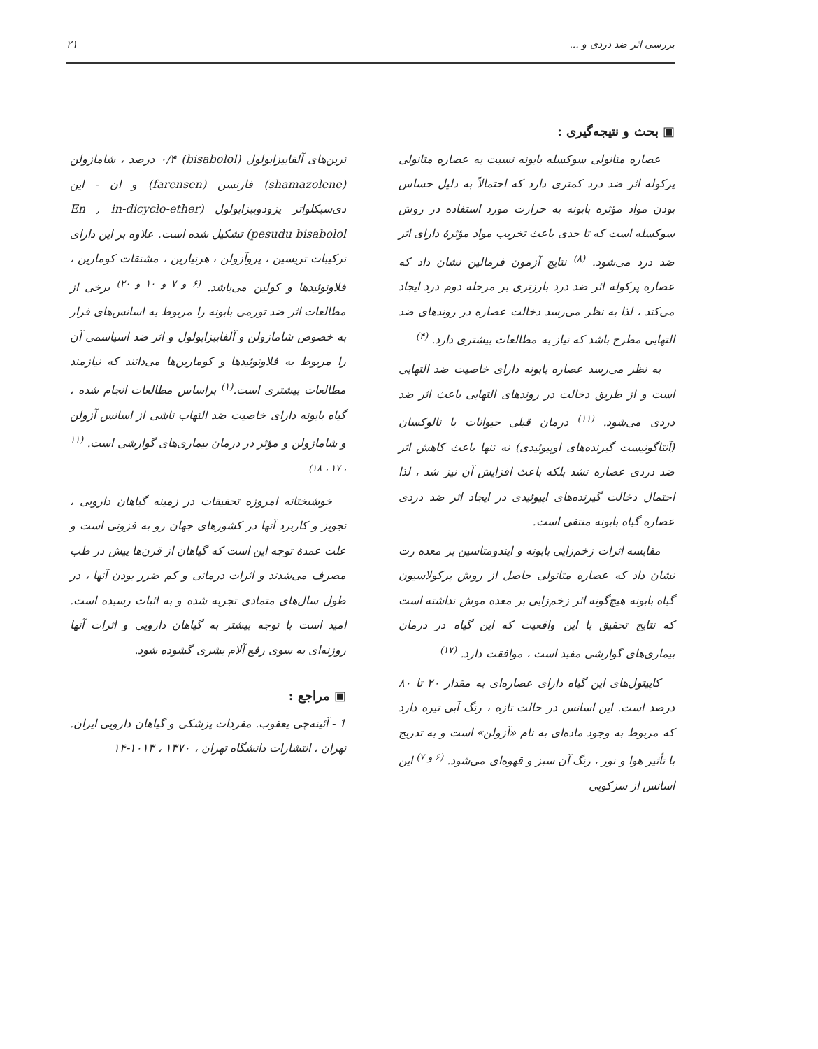بررسی اثر ضد دردی و ... ٢١
▣ بحث و نتیجه‌گیری :
عصاره متانولی سوکسله بابونه نسبت به عصاره متانولی پرکوله اثر ضد درد کمتری دارد که احتمالاً به دلیل حساس بودن مواد مؤثره بابونه به حرارت مورد استفاده در روش سوکسله است که تا حدی باعث تخریب مواد مؤثرهٔ دارای اثر ضد درد می‌شود. <sup>(٨)</sup> نتایج آزمون فرمالین نشان داد که عصاره پرکوله اثر ضد درد بارزتری بر مرحله دوم درد ایجاد می‌کند ، لذا به نظر می‌رسد دخالت عصاره در روندهای ضد التهابی مطرح باشد که نیاز به مطالعات بیشتری دارد. <sup>(۴)</sup>
به نظر می‌رسد عصاره بابونه دارای خاصیت ضد التهابی است و از طریق دخالت در روندهای التهابی باعث اثر ضد دردی می‌شود. <sup>(١١)</sup> درمان قبلی حیوانات با نالوکسان (آنتاگونیست گیرنده‌های اوپیوئیدی) نه تنها باعث کاهش اثر ضد دردی عصاره نشد بلکه باعث افزایش آن نیز شد ، لذا احتمال دخالت گیرنده‌های اپیوئیدی در ایجاد اثر ضد دردی عصاره گیاه بابونه منتفی است.
مقایسه اثرات زخم‌زایی بابونه و ایندومتاسین بر معده رت نشان داد که عصاره متانولی حاصل از روش پرکولاسیون گیاه بابونه هیچ‌گونه اثر زخم‌زایی بر معده موش نداشته است که نتایج تحقیق با این واقعیت که این گیاه در درمان بیماری‌های گوارشی مفید است ، موافقت دارد. <sup>(١٧)</sup>
کاپیتول‌های این گیاه دارای عصاره‌ای به مقدار ٢٠ تا ٨٠ درصد است. این اسانس در حالت تازه ، رنگ آبی تیره دارد که مربوط به وجود ماده‌ای به نام «آزولن» است و به تدریج با تأثیر هوا و نور ، رنگ آن سبز و قهوه‌ای می‌شود. <sup>(۶ و ٧)</sup> این اسانس از سزکویی
ترین‌های آلفابیزابولول (bisabolol) ۴/٠ درصد ، شامازولن (shamazolene) فارنسن (farensen) و ان - این دی‌سیکلواتر پزودوبیزابولول (En , in-dicyclo-ether pesudu bisabolol) تشکیل شده است. علاوه بر این دارای ترکیبات تریسین ، پروآزولن ، هرنیارین ، مشتقات کومارین ، فلاونوئیدها و کولین می‌باشد. <sup>(۶ و ٧ و ١٠ و ٢٠)</sup> برخی از مطالعات اثر ضد تورمی بابونه را مربوط به اسانس‌های فرار به خصوص شامازولن و آلفابیزابولول و اثر ضد اسپاسمی آن را مربوط به فلاونوئیدها و کومارین‌ها می‌دانند که نیازمند مطالعات بیشتری است.<sup>(١)</sup> براساس مطالعات انجام شده ، گیاه بابونه دارای خاصیت ضد التهاب ناشی از اسانس آزولن و شامازولن و مؤثر در درمان بیماری‌های گوارشی است. <sup>(١١ ، ١٧ ، ١٨)</sup>
خوشبختانه امروزه تحقیقات در زمینه گیاهان دارویی ، تجویز و کاربرد آنها در کشورهای جهان رو به فزونی است و علت عمدهٔ توجه این است که گیاهان از قرن‌ها پیش در طب مصرف می‌شدند و اثرات درمانی و کم ضرر بودن آنها ، در طول سال‌های متمادی تجربه شده و به اثبات رسیده است. امید است با توجه بیشتر به گیاهان دارویی و اثرات آنها روزنه‌ای به سوی رفع آلام بشری گشوده شود.
▣ مراجع :
1 - آئینه‌چی یعقوب. مفردات پزشکی و گیاهان دارویی ایران. تهران ، انتشارات دانشگاه تهران ، ١٣٧٠ ، ١٠١٣-١۴